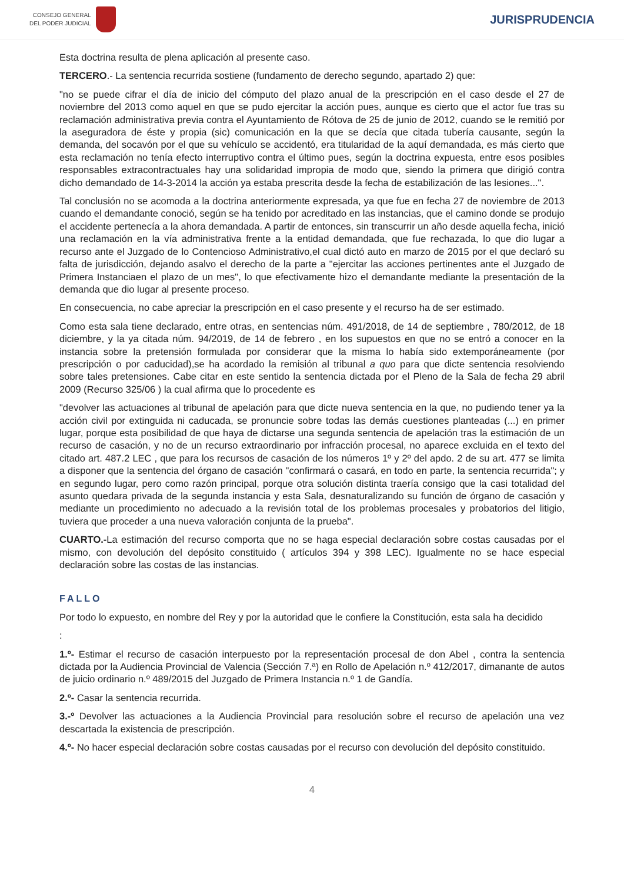CONSEJO GENERAL
DEL PODER JUDICIAL
JURISPRUDENCIA
Esta doctrina resulta de plena aplicación al presente caso.
TERCERO.- La sentencia recurrida sostiene (fundamento de derecho segundo, apartado 2) que:
"no se puede cifrar el día de inicio del cómputo del plazo anual de la prescripción en el caso desde el 27 de noviembre del 2013 como aquel en que se pudo ejercitar la acción pues, aunque es cierto que el actor fue tras su reclamación administrativa previa contra el Ayuntamiento de Rótova de 25 de junio de 2012, cuando se le remitió por la aseguradora de éste y propia (sic) comunicación en la que se decía que citada tubería causante, según la demanda, del socavón por el que su vehículo se accidentó, era titularidad de la aquí demandada, es más cierto que esta reclamación no tenía efecto interruptivo contra el último pues, según la doctrina expuesta, entre esos posibles responsables extracontractuales hay una solidaridad impropia de modo que, siendo la primera que dirigió contra dicho demandado de 14-3-2014 la acción ya estaba prescrita desde la fecha de estabilización de las lesiones...".
Tal conclusión no se acomoda a la doctrina anteriormente expresada, ya que fue en fecha 27 de noviembre de 2013 cuando el demandante conoció, según se ha tenido por acreditado en las instancias, que el camino donde se produjo el accidente pertenecía a la ahora demandada. A partir de entonces, sin transcurrir un año desde aquella fecha, inició una reclamación en la vía administrativa frente a la entidad demandada, que fue rechazada, lo que dio lugar a recurso ante el Juzgado de lo Contencioso Administrativo,el cual dictó auto en marzo de 2015 por el que declaró su falta de jurisdicción, dejando asalvo el derecho de la parte a "ejercitar las acciones pertinentes ante el Juzgado de Primera Instanciaen el plazo de un mes", lo que efectivamente hizo el demandante mediante la presentación de la demanda que dio lugar al presente proceso.
En consecuencia, no cabe apreciar la prescripción en el caso presente y el recurso ha de ser estimado.
Como esta sala tiene declarado, entre otras, en sentencias núm. 491/2018, de 14 de septiembre , 780/2012, de 18 diciembre, y la ya citada núm. 94/2019, de 14 de febrero , en los supuestos en que no se entró a conocer en la instancia sobre la pretensión formulada por considerar que la misma lo había sido extemporáneamente (por prescripción o por caducidad),se ha acordado la remisión al tribunal a quo para que dicte sentencia resolviendo sobre tales pretensiones. Cabe citar en este sentido la sentencia dictada por el Pleno de la Sala de fecha 29 abril 2009 (Recurso 325/06 ) la cual afirma que lo procedente es
"devolver las actuaciones al tribunal de apelación para que dicte nueva sentencia en la que, no pudiendo tener ya la acción civil por extinguida ni caducada, se pronuncie sobre todas las demás cuestiones planteadas (...) en primer lugar, porque esta posibilidad de que haya de dictarse una segunda sentencia de apelación tras la estimación de un recurso de casación, y no de un recurso extraordinario por infracción procesal, no aparece excluida en el texto del citado art. 487.2 LEC , que para los recursos de casación de los números 1º y 2º del apdo. 2 de su art. 477 se limita a disponer que la sentencia del órgano de casación "confirmará o casará, en todo en parte, la sentencia recurrida"; y en segundo lugar, pero como razón principal, porque otra solución distinta traería consigo que la casi totalidad del asunto quedara privada de la segunda instancia y esta Sala, desnaturalizando su función de órgano de casación y mediante un procedimiento no adecuado a la revisión total de los problemas procesales y probatorios del litigio, tuviera que proceder a una nueva valoración conjunta de la prueba".
CUARTO.-La estimación del recurso comporta que no se haga especial declaración sobre costas causadas por el mismo, con devolución del depósito constituido ( artículos 394 y 398 LEC). Igualmente no se hace especial declaración sobre las costas de las instancias.
FALLO
Por todo lo expuesto, en nombre del Rey y por la autoridad que le confiere la Constitución, esta sala ha decidido
:
1.º- Estimar el recurso de casación interpuesto por la representación procesal de don Abel , contra la sentencia dictada por la Audiencia Provincial de Valencia (Sección 7.ª) en Rollo de Apelación n.º 412/2017, dimanante de autos de juicio ordinario n.º 489/2015 del Juzgado de Primera Instancia n.º 1 de Gandía.
2.º- Casar la sentencia recurrida.
3.-º Devolver las actuaciones a la Audiencia Provincial para resolución sobre el recurso de apelación una vez descartada la existencia de prescripción.
4.º- No hacer especial declaración sobre costas causadas por el recurso con devolución del depósito constituido.
4